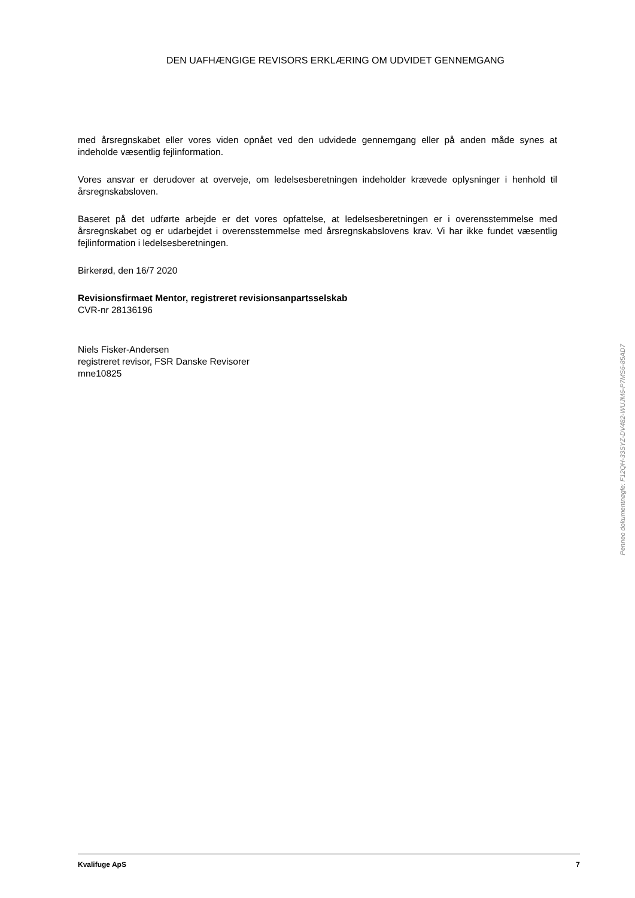DEN UAFHÆNGIGE REVISORS ERKLÆRING OM UDVIDET GENNEMGANG
med årsregnskabet eller vores viden opnået ved den udvidede gennemgang eller på anden måde synes at indeholde væsentlig fejlinformation.
Vores ansvar er derudover at overveje, om ledelsesberetningen indeholder krævede oplysninger i henhold til årsregnskabsloven.
Baseret på det udførte arbejde er det vores opfattelse, at ledelsesberetningen er i overensstemmelse med årsregnskabet og er udarbejdet i overensstemmelse med årsregnskabslovens krav. Vi har ikke fundet væsentlig fejlinformation i ledelsesberetningen.
Birkerød, den 16/7 2020
Revisionsfirmaet Mentor, registreret revisionsanpartsselskab
CVR-nr 28136196
Niels Fisker-Andersen
registreret revisor, FSR Danske Revisorer
mne10825
Penneo dokumentnøgle: F12QH-33SYZ-DV482-WUJM6-P7MS6-85AD7
Kvalifuge ApS 7